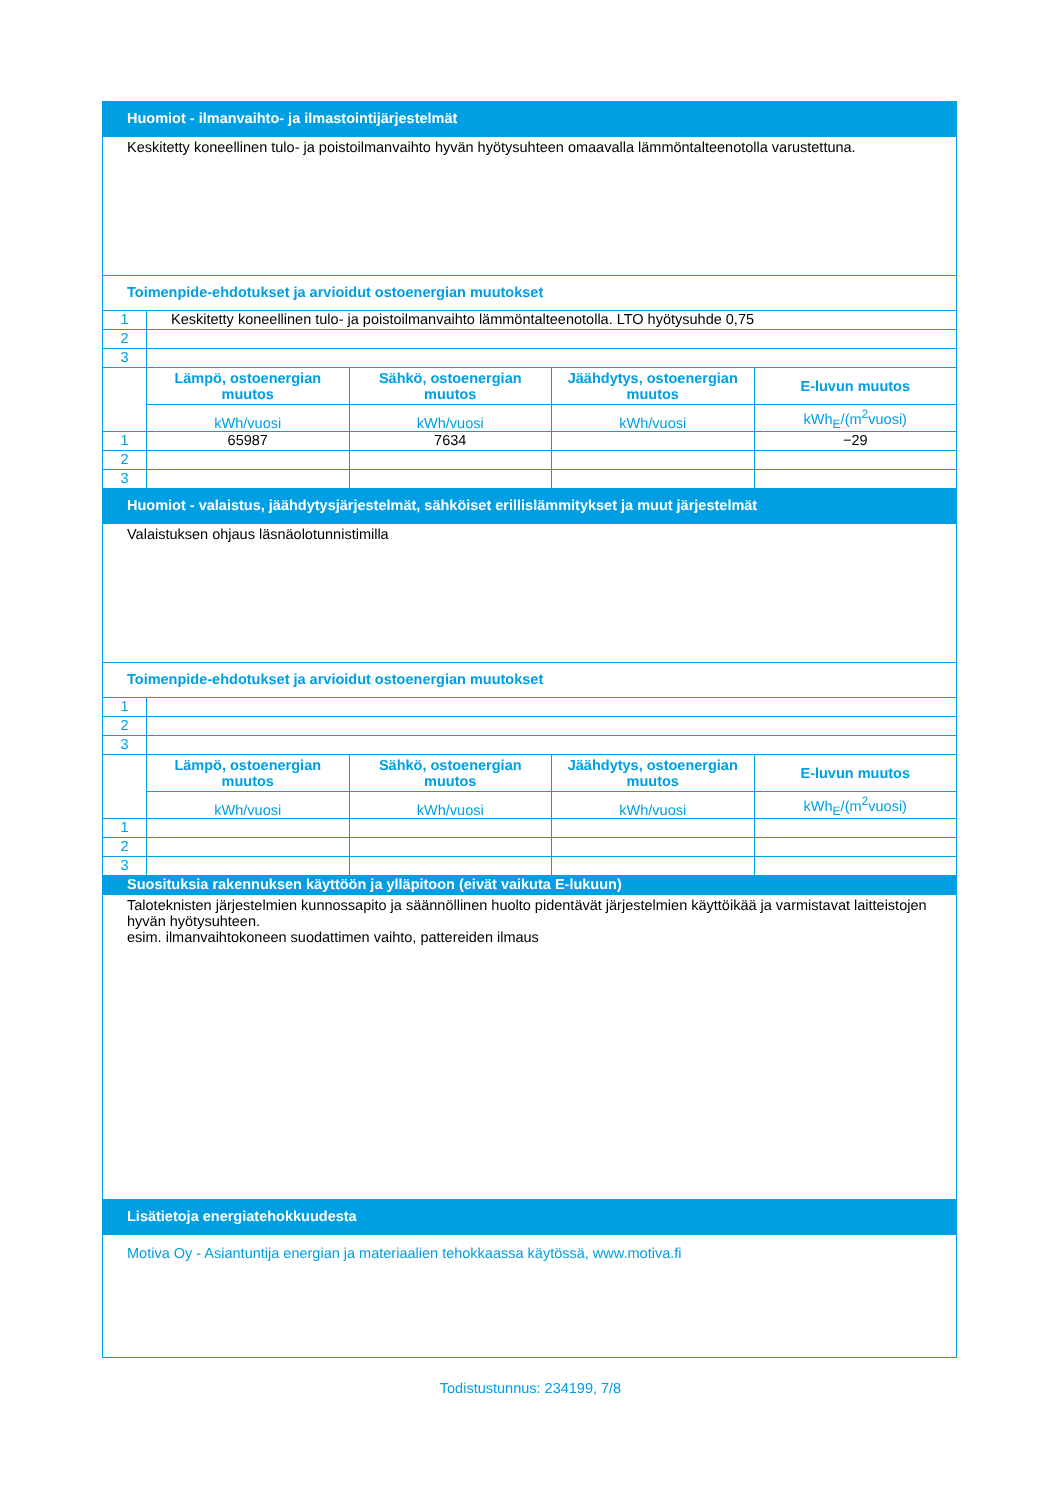| Huomiot - ilmanvaihto- ja ilmastointijärjestelmät | | | | |
| Keskitetty koneellinen tulo- ja poistoilmanvaihto hyvän hyötysuhteen omaavalla lämmöntalteenotolla varustettuna. | | | | |
| Toimenpide-ehdotukset ja arvioidut ostoenergian muutokset | | | | |
| 1 | Keskitetty koneellinen tulo- ja poistoilmanvaihto lämmöntalteenotolla. LTO hyötysuhde 0,75 | | | |
| 2 | | | | |
| 3 | | | | |
| | Lämpö, ostoenergian muutos | Sähkö, ostoenergian muutos | Jäähdytys, ostoenergian muutos | E-luvun muutos |
| | kWh/vuosi | kWh/vuosi | kWh/vuosi | kWh<sub>E</sub>/(m<sup>2</sup>vuosi) |
| 1 | 65987 | 7634 | | −29 |
| 2 | | | | |
| 3 | | | | |
| Huomiot - valaistus, jäähdytysjärjestelmät, sähköiset erillislämmitykset ja muut järjestelmät | | | | |
| Valaistuksen ohjaus läsnäolotunnistimilla | | | | |
| Toimenpide-ehdotukset ja arvioidut ostoenergian muutokset | | | | |
| 1 | | | | |
| 2 | | | | |
| 3 | | | | |
| | Lämpö, ostoenergian muutos | Sähkö, ostoenergian muutos | Jäähdytys, ostoenergian muutos | E-luvun muutos |
| | kWh/vuosi | kWh/vuosi | kWh/vuosi | kWh<sub>E</sub>/(m<sup>2</sup>vuosi) |
| 1 | | | | |
| 2 | | | | |
| 3 | | | | |
| Suosituksia rakennuksen käyttöön ja ylläpitoon (eivät vaikuta E-lukuun) | | | | |
| Taloteknisten järjestelmien kunnossapito ja säännöllinen huolto pidentävät järjestelmien käyttöikää ja varmistavat laitteistojen hyvän hyötysuhteen. esim. ilmanvaihtokoneen suodattimen vaihto, pattereiden ilmaus | | | | |
| Lisätietoja energiatehokkuudesta | | | | |
| Motiva Oy - Asiantuntija energian ja materiaalien tehokkaassa käytössä, www.motiva.fi | | | | |
Todistustunnus: 234199, 7/8